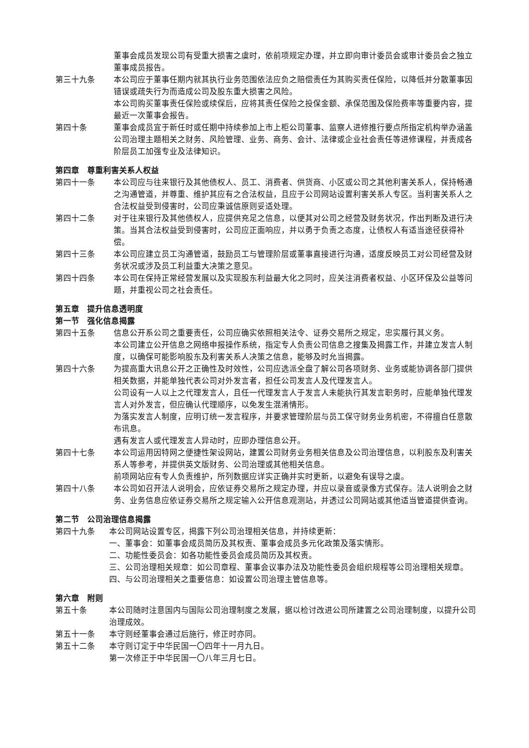董事会成员发现公司有受重大损害之虞时，依前项规定办理，并立即向审计委员会或审计委员会之独立董事成员报告。
第三十九条 本公司应于董事任期内就其执行业务范围依法应负之赔偿责任为其购买责任保险，以降低并分散董事因错误或疏失行为而造成公司及股东重大损害之风险。
本公司购买董事责任保险或续保后，应将其责任保险之投保金额、承保范围及保险费率等重要内容，提最近一次董事会报告。
第四十条 董事会成员宜于新任时或任期中持续参加上市上柜公司董事、监察人进修推行要点所指定机构举办涵盖公司治理主题相关之财务、风险管理、业务、商务、会计、法律或企业社会责任等进修课程，并责成各阶层员工加强专业及法律知识。
第四章　尊重利害关系人权益
第四十一条 本公司应与往来银行及其他债权人、员工、消费者、供货商、小区或公司之其他利害关系人，保持畅通之沟通管道，并尊重、维护其应有之合法权益，且应于公司网站设置利害关系人专区。当利害关系人之合法权益受到侵害时，公司应秉诚信原则妥适处理。
第四十二条 对于往来银行及其他债权人，应提供充足之信息，以便其对公司之经营及财务状况，作出判断及进行决策。当其合法权益受到侵害时，公司应正面响应，并以勇于负责之态度，让债权人有适当途径获得补偿。
第四十三条 本公司应建立员工沟通管道，鼓励员工与管理阶层或董事直接进行沟通，适度反映员工对公司经营及财务状况或涉及员工利益重大决策之意见。
第四十四条 本公司在保持正常经营发展以及实现股东利益最大化之同时，应关注消费者权益、小区环保及公益等问题，并重视公司之社会责任。
第五章　提升信息透明度
第一节　强化信息揭露
第四十五条 信息公开系公司之重要责任，公司应确实依照相关法令、证券交易所之规定，忠实履行其义务。
本公司建立公开信息之网络申报操作系统，指定专人负责公司信息之搜集及揭露工作，并建立发言人制度，以确保可能影响股东及利害关系人决策之信息，能够及时允当揭露。
第四十六条 为提高重大讯息公开之正确性及时效性，公司应选派全盘了解公司各项财务、业务或能协调各部门提供相关数据，并能单独代表公司对外发言者，担任公司发言人及代理发言人。
公司设有一人以上之代理发言人，且任一代理发言人于发言人未能执行其发言职务时，应能单独代理发言人对外发言，但应确认代理顺序，以免发生混淆情形。
为落实发言人制度，应明订统一发言程序，并要求管理阶层与员工保守财务业务机密，不得擅自任意散布讯息。
遇有发言人或代理发言人异动时，应即办理信息公开。
第四十七条 本公司运用因特网之便捷性架设网站，建置公司财务业务相关信息及公司治理信息，以利股东及利害关系人等参考，并提供英文版财务、公司治理或其他相关信息。
前项网站应有专人负责维护，所列数据应详实正确并实时更新，以避免有误导之虞。
第四十八条 本公司如召开法人说明会，应依证券交易所之规定办理，并应以录音或录像方式保存。法人说明会之财务、业务信息应依证券交易所之规定输入公开信息观测站，并透过公司网站或其他适当管道提供查询。
第二节　公司治理信息揭露
第四十九条 本公司网站设置专区，揭露下列公司治理相关信息，并持续更新：
一、董事会：如董事会成员简历及其权责、董事会成员多元化政策及落实情形。
二、功能性委员会：如各功能性委员会成员简历及其权责。
三、公司治理相关规章：如公司章程、董事会议事办法及功能性委员会组织规程等公司治理相关规章。
四、与公司治理相关之重要信息：如设置公司治理主管信息等。
第六章　附则
第五十条 本公司随时注意国内与国际公司治理制度之发展，据以检讨改进公司所建置之公司治理制度，以提升公司治理成效。
第五十一条 本守则经董事会通过后施行，修正时亦同。
第五十二条 本守则订定于中华民国一〇四年十一月九日。
第一次修正于中华民国一〇八年三月七日。